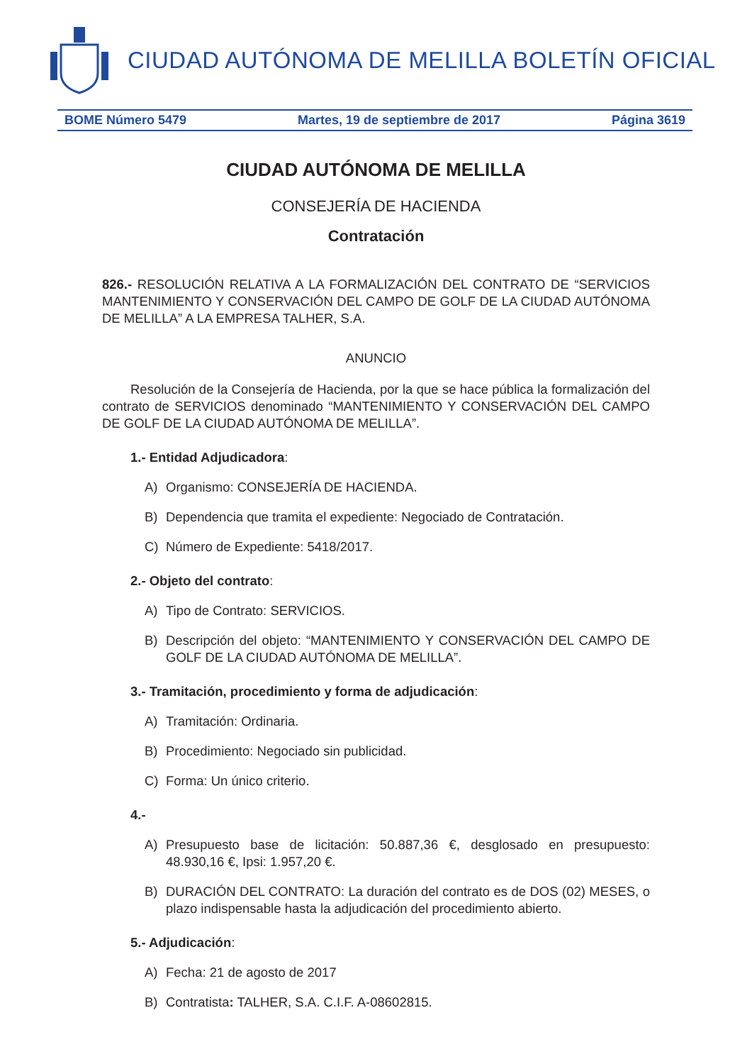CIUDAD AUTÓNOMA DE MELILLA BOLETÍN OFICIAL
BOME Número 5479 Martes, 19 de septiembre de 2017 Página 3619
CIUDAD AUTÓNOMA DE MELILLA
CONSEJERÍA DE HACIENDA
Contratación
826.- RESOLUCIÓN RELATIVA A LA FORMALIZACIÓN DEL CONTRATO DE “SERVICIOS MANTENIMIENTO Y CONSERVACIÓN DEL CAMPO DE GOLF DE LA CIUDAD AUTÓNOMA DE MELILLA” A LA EMPRESA TALHER, S.A.
ANUNCIO
Resolución de la Consejería de Hacienda, por la que se hace pública la formalización del contrato de SERVICIOS denominado “MANTENIMIENTO Y CONSERVACIÓN DEL CAMPO DE GOLF DE LA CIUDAD AUTÓNOMA DE MELILLA”.
1.- Entidad Adjudicadora:
A) Organismo: CONSEJERÍA DE HACIENDA.
B) Dependencia que tramita el expediente: Negociado de Contratación.
C) Número de Expediente: 5418/2017.
2.- Objeto del contrato:
A) Tipo de Contrato: SERVICIOS.
B) Descripción del objeto: “MANTENIMIENTO Y CONSERVACIÓN DEL CAMPO DE GOLF DE LA CIUDAD AUTÓNOMA DE MELILLA”.
3.- Tramitación, procedimiento y forma de adjudicación:
A) Tramitación: Ordinaria.
B) Procedimiento: Negociado sin publicidad.
C) Forma: Un único criterio.
4.-
A) Presupuesto base de licitación: 50.887,36 €, desglosado en presupuesto: 48.930,16 €, Ipsi: 1.957,20 €.
B) DURACIÓN DEL CONTRATO: La duración del contrato es de DOS (02) MESES, o plazo indispensable hasta la adjudicación del procedimiento abierto.
5.- Adjudicación:
A) Fecha: 21 de agosto de 2017
B) Contratista: TALHER, S.A. C.I.F. A-08602815.